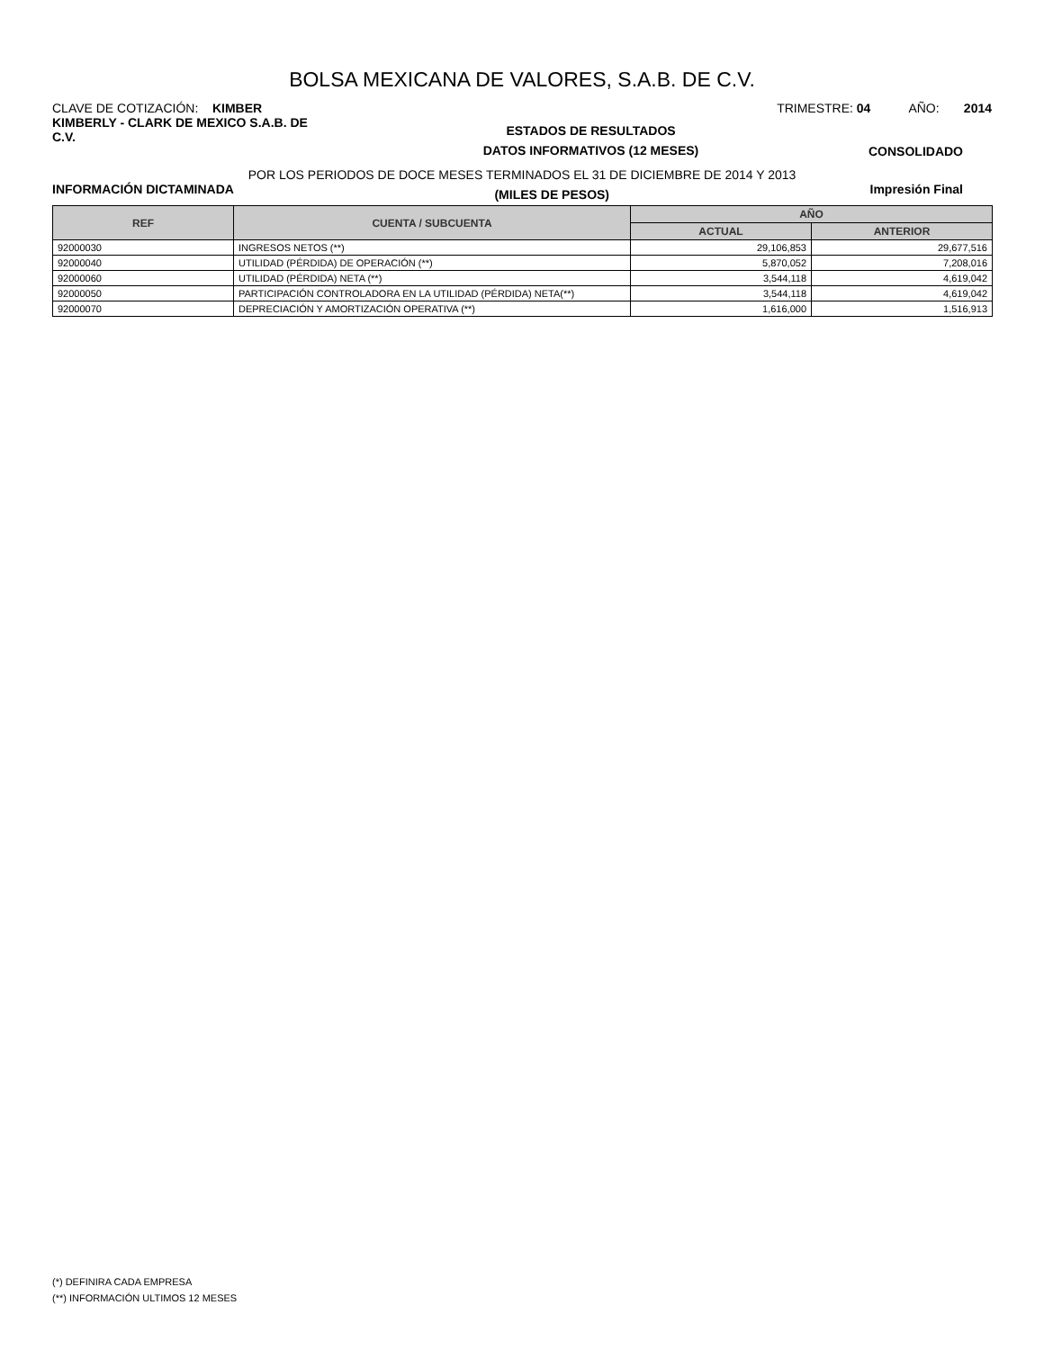BOLSA MEXICANA DE VALORES, S.A.B. DE C.V.
CLAVE DE COTIZACIÓN: KIMBER TRIMESTRE: 04 AÑO: 2014
KIMBERLY - CLARK DE MEXICO S.A.B. DE C.V.
ESTADOS DE RESULTADOS
DATOS INFORMATIVOS (12 MESES)
CONSOLIDADO
POR LOS PERIODOS DE DOCE MESES TERMINADOS EL 31 DE DICIEMBRE DE 2014 Y 2013
INFORMACIÓN DICTAMINADA
(MILES DE PESOS)
Impresión Final
| REF | CUENTA / SUBCUENTA | AÑO | |
| --- | --- | --- | --- |
| | | ACTUAL | ANTERIOR |
| 92000030 | INGRESOS NETOS (**) | 29,106,853 | 29,677,516 |
| 92000040 | UTILIDAD (PÉRDIDA) DE OPERACIÓN (**) | 5,870,052 | 7,208,016 |
| 92000060 | UTILIDAD (PÉRDIDA) NETA (**) | 3,544,118 | 4,619,042 |
| 92000050 | PARTICIPACIÓN CONTROLADORA EN LA UTILIDAD (PÉRDIDA) NETA(**) | 3,544,118 | 4,619,042 |
| 92000070 | DEPRECIACIÓN Y AMORTIZACIÓN OPERATIVA (**) | 1,616,000 | 1,516,913 |
(*) DEFINIRA CADA EMPRESA
(**) INFORMACIÓN ULTIMOS 12 MESES